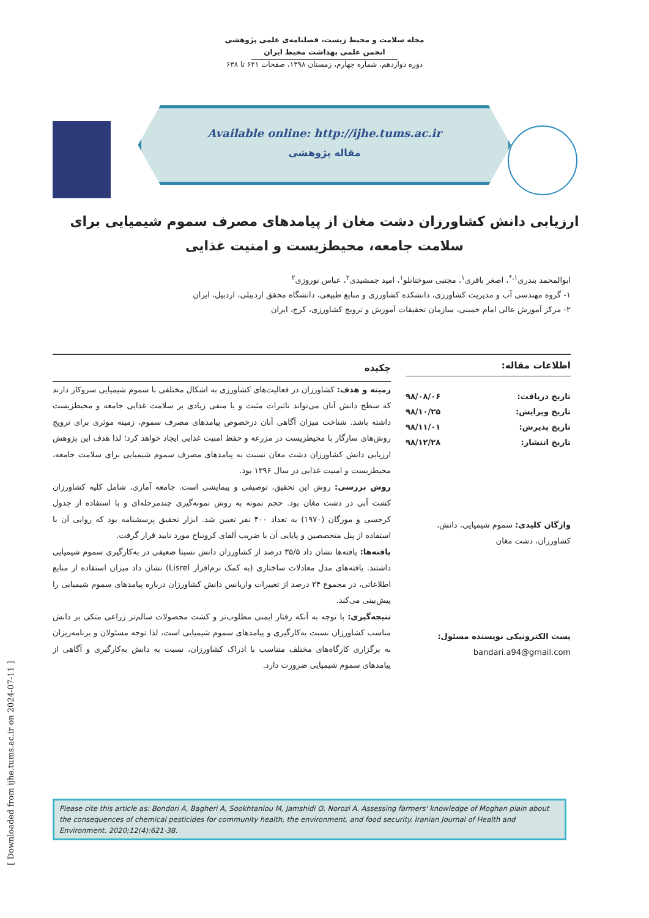مجله سلامت و محیط زیست، فصلنامه‌ی علمی پژوهشی
انجمن علمی بهداشت محیط ایران
دوره دوازدهم، شماره چهارم، زمستان ۱۳۹۸، صفحات ۶۲۱ تا ۶۳۸
Available online: http://ijhe.tums.ac.ir
مقاله پژوهشی
ارزیابی دانش کشاورزان دشت مغان از پیامدهای مصرف سموم شیمیایی برای سلامت جامعه، محیطزیست و امنیت غذایی
ابوالمحمد بندری<sup>۱،*</sup>، اصغر باقری<sup>۱</sup>، مجتبی سوختانلو<sup>۱</sup>، امید جمشیدی<sup>۲</sup>، عباس نوروزی<sup>۲</sup>
۱- گروه مهندسی آب و مدیریت کشاورزی، دانشکده کشاورزی و منابع طبیعی، دانشگاه محقق اردبیلی، اردبیل، ایران
۲- مرکز آموزش عالی امام خمینی، سازمان تحقیقات آموزش و ترویج کشاورزی، کرج، ایران
اطلاعات مقاله:
تاریخ دریافت: ۹۸/۰۸/۰۶
تاریخ ویرایش: ۹۸/۱۰/۲۵
تاریخ پذیرش: ۹۸/۱۱/۰۱
تاریخ انتشار: ۹۸/۱۲/۲۸
واژگان کلیدی: سموم شیمیایی، دانش، کشاورزان، دشت مغان
پست الکترونیکی نویسنده مسئول:
bandari.a94@gmail.com
چکیده
زمینه و هدف: کشاورزان در فعالیت‌های کشاورزی به اشکال مختلفی با سموم شیمیایی سروکار دارند که سطح دانش آنان می‌تواند تاثیرات مثبت و یا منفی زیادی بر سلامت غذایی جامعه و محیطزیست داشته باشد. شناخت میزان آگاهی آنان درخصوص پیامدهای مصرف سموم، زمینه موثری برای ترویج روش‌های سازگار با محیطزیست در مزرعه و حفظ امنیت غذایی ایجاد خواهد کرد؛ لذا هدف این پژوهش ارزیابی دانش کشاورزان دشت مغان نسبت به پیامدهای مصرف سموم شیمیایی برای سلامت جامعه، محیطزیست و امنیت غذایی در سال ۱۳۹۶ بود.
روش بررسی: روش این تحقیق، توصیفی و پیمایشی است. جامعه آماری، شامل کلیه کشاورزان کشت آبی در دشت مغان بود. حجم نمونه به روش نمونه‌گیری چندمرحله‌ای و با استفاده از جدول کرجسی و مورگان (۱۹۷۰) به تعداد ۴۰۰ نفر تعیین شد. ابزار تحقیق پرسشنامه بود که روایی آن با استفاده از پنل متخصصین و پایایی آن با ضریب آلفای کرونباخ مورد تایید قرار گرفت.
یافته‌ها: یافته‌ها نشان داد ۳۵/۵ درصد از کشاورزان دانش نسبتا ضعیفی در به‌کارگیری سموم شیمیایی داشتند. یافته‌های مدل معادلات ساختاری (به کمک نرم‌افزار Lisrel) نشان داد میزان استفاده از منابع اطلاعاتی، در مجموع ۲۴ درصد از تغییرات واریانس دانش کشاورزان درباره پیامدهای سموم شیمیایی را پیش‌بینی می‌کند.
نتیجه‌گیری: با توجه به آنکه رفتار ایمنی مطلوب‌تر و کشت محصولات سالم‌تر زراعی متکی بر دانش مناسب کشاورزان نسبت به‌کارگیری و پیامدهای سموم شیمیایی است، لذا توجه مسئولان و برنامه‌ریزان به برگزاری کارگاه‌های مختلف متناسب با ادراک کشاورزان، نسبت به دانش به‌کارگیری و آگاهی از پیامدهای سموم شیمیایی ضرورت دارد.
Please cite this article as: Bondori A, Bagheri A, Sookhtanlou M, Jamshidi O, Norozi A. Assessing farmers' knowledge of Moghan plain about the consequences of chemical pesticides for community health, the environment, and food security. Iranian Journal of Health and Environment. 2020;12(4):621-38.
[ Downloaded from ijhe.tums.ac.ir on 2024-07-11 ]